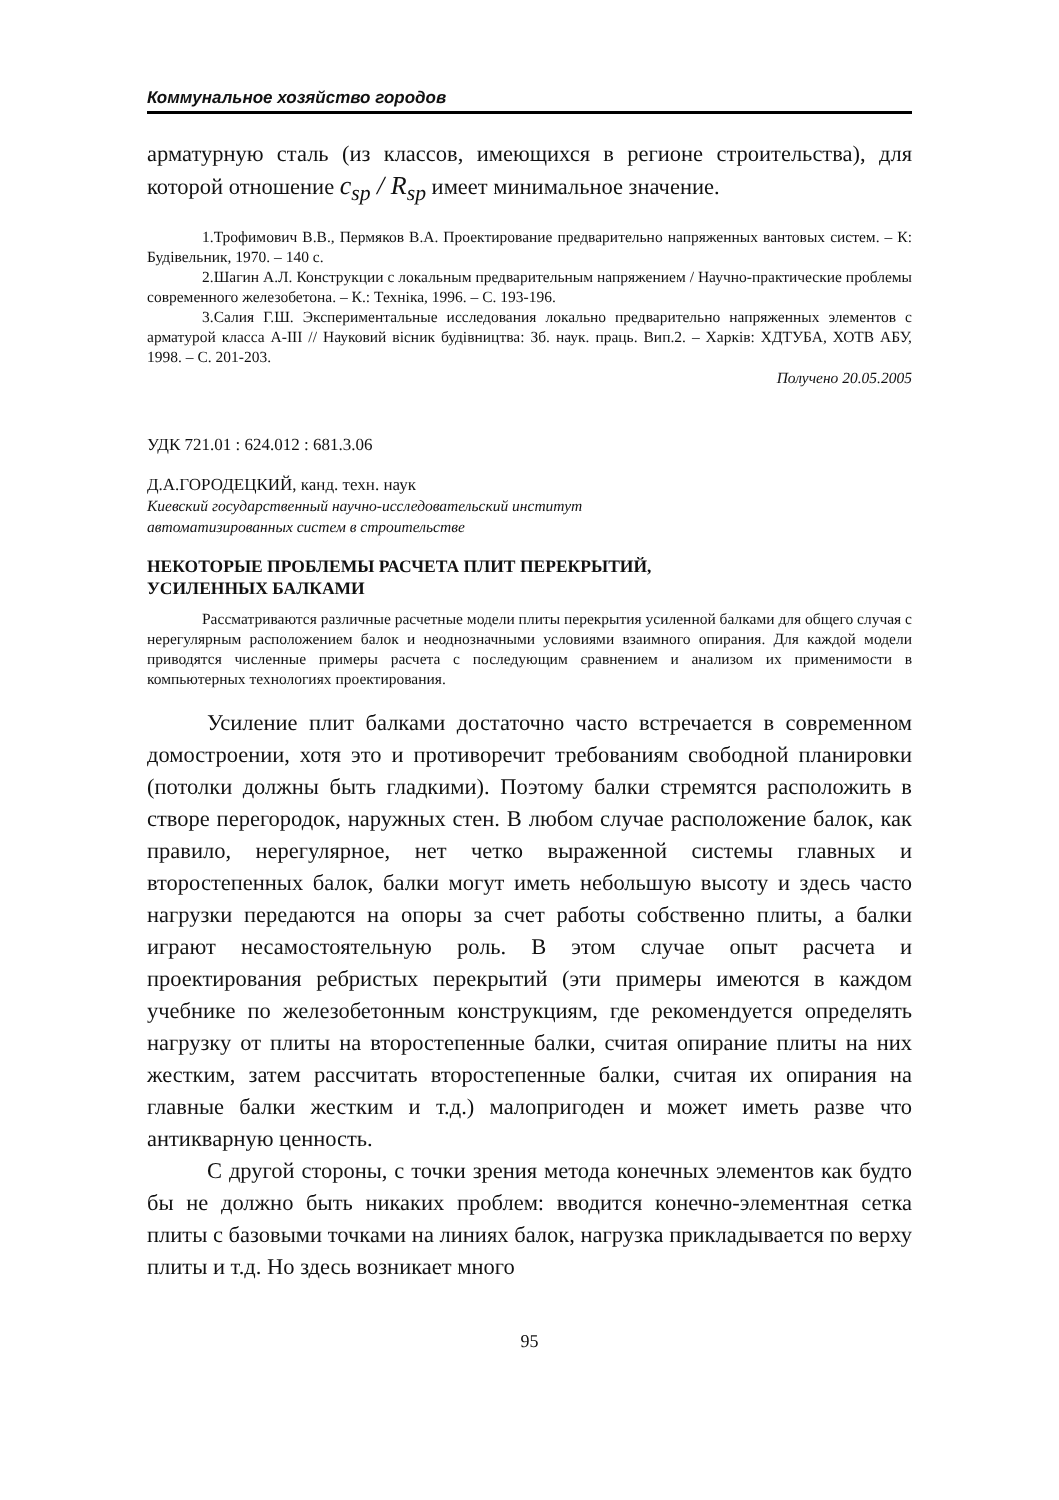Коммунальное хозяйство городов
арматурную сталь (из классов, имеющихся в регионе строительства), для которой отношение c<sub>sp</sub> / R<sub>sp</sub> имеет минимальное значение.
1.Трофимович В.В., Пермяков В.А. Проектирование предварительно напряженных вантовых систем. – К: Будівельник, 1970. – 140 с.
2.Шагин А.Л. Конструкции с локальным предварительным напряжением / Научно-практические проблемы современного железобетона. – К.: Техніка, 1996. – С. 193-196.
3.Салия Г.Ш. Экспериментальные исследования локально предварительно напряженных элементов с арматурой класса А-III // Науковий вісник будівництва: Зб. наук. праць. Вип.2. – Харків: ХДТУБА, ХОТВ АБУ, 1998. – С. 201-203.
Получено 20.05.2005
УДК 721.01 : 624.012 : 681.3.06
Д.А.ГОРОДЕЦКИЙ, канд. техн. наук
Киевский государственный научно-исследовательский институт
автоматизированных систем в строительстве
НЕКОТОРЫЕ ПРОБЛЕМЫ РАСЧЕТА ПЛИТ ПЕРЕКРЫТИЙ,
УСИЛЕННЫХ БАЛКАМИ
Рассматриваются различные расчетные модели плиты перекрытия усиленной балками для общего случая с нерегулярным расположением балок и неоднозначными условиями взаимного опирания. Для каждой модели приводятся численные примеры расчета с последующим сравнением и анализом их применимости в компьютерных технологиях проектирования.
Усиление плит балками достаточно часто встречается в современном домостроении, хотя это и противоречит требованиям свободной планировки (потолки должны быть гладкими). Поэтому балки стремятся расположить в створе перегородок, наружных стен. В любом случае расположение балок, как правило, нерегулярное, нет четко выраженной системы главных и второстепенных балок, балки могут иметь небольшую высоту и здесь часто нагрузки передаются на опоры за счет работы собственно плиты, а балки играют несамостоятельную роль. В этом случае опыт расчета и проектирования ребристых перекрытий (эти примеры имеются в каждом учебнике по железобетонным конструкциям, где рекомендуется определять нагрузку от плиты на второстепенные балки, считая опирание плиты на них жестким, затем рассчитать второстепенные балки, считая их опирания на главные балки жестким и т.д.) малопригоден и может иметь разве что антикварную ценность.
С другой стороны, с точки зрения метода конечных элементов как будто бы не должно быть никаких проблем: вводится конечно-элементная сетка плиты с базовыми точками на линиях балок, нагрузка прикладывается по верху плиты и т.д. Но здесь возникает много
95